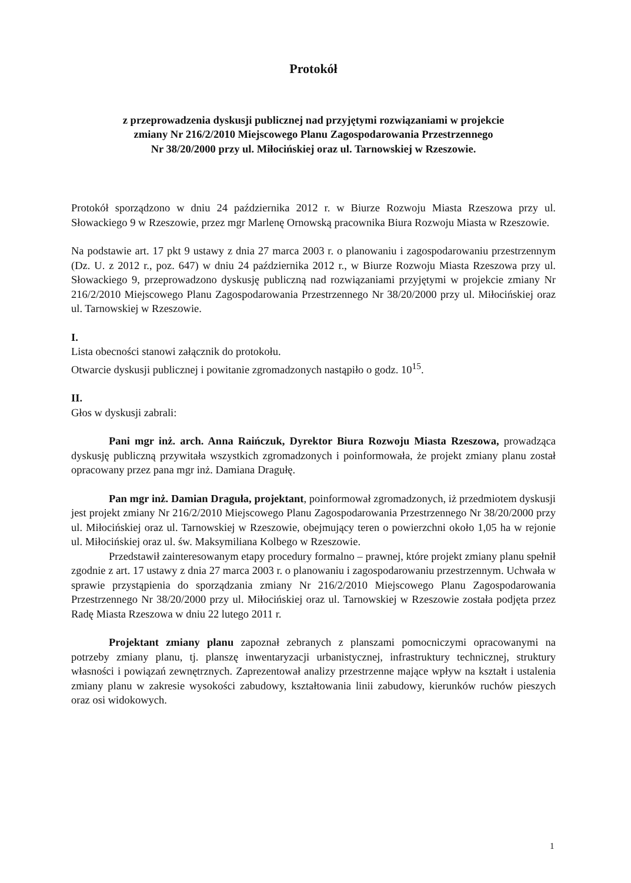Protokół
z przeprowadzenia dyskusji publicznej nad przyjętymi rozwiązaniami w projekcie
zmiany Nr 216/2/2010 Miejscowego Planu Zagospodarowania Przestrzennego
Nr 38/20/2000 przy ul. Miłocińskiej oraz ul. Tarnowskiej w Rzeszowie.
Protokół sporządzono w dniu 24 października 2012 r. w Biurze Rozwoju Miasta Rzeszowa przy ul. Słowackiego 9 w Rzeszowie, przez mgr Marlenę Ornowską pracownika Biura Rozwoju Miasta w Rzeszowie.
Na podstawie art. 17 pkt 9 ustawy z dnia 27 marca 2003 r. o planowaniu i zagospodarowaniu przestrzennym (Dz. U. z 2012 r., poz. 647) w dniu 24 października 2012 r., w Biurze Rozwoju Miasta Rzeszowa przy ul. Słowackiego 9, przeprowadzono dyskusję publiczną nad rozwiązaniami przyjętymi w projekcie zmiany Nr 216/2/2010 Miejscowego Planu Zagospodarowania Przestrzennego Nr 38/20/2000 przy ul. Miłocińskiej oraz ul. Tarnowskiej w Rzeszowie.
I.
Lista obecności stanowi załącznik do protokołu.
Otwarcie dyskusji publicznej i powitanie zgromadzonych nastąpiło o godz. 10<sup>15</sup>.
II.
Głos w dyskusji zabrali:
Pani mgr inż. arch. Anna Raińczuk, Dyrektor Biura Rozwoju Miasta Rzeszowa, prowadząca dyskusję publiczną przywitała wszystkich zgromadzonych i poinformowała, że projekt zmiany planu został opracowany przez pana mgr inż. Damiana Dragułę.
Pan mgr inż. Damian Draguła, projektant, poinformował zgromadzonych, iż przedmiotem dyskusji jest projekt zmiany Nr 216/2/2010 Miejscowego Planu Zagospodarowania Przestrzennego Nr 38/20/2000 przy ul. Miłocińskiej oraz ul. Tarnowskiej w Rzeszowie, obejmujący teren o powierzchni około 1,05 ha w rejonie ul. Miłocińskiej oraz ul. św. Maksymiliana Kolbego w Rzeszowie.
Przedstawił zainteresowanym etapy procedury formalno – prawnej, które projekt zmiany planu spełnił zgodnie z art. 17 ustawy z dnia 27 marca 2003 r. o planowaniu i zagospodarowaniu przestrzennym. Uchwała w sprawie przystąpienia do sporządzania zmiany Nr 216/2/2010 Miejscowego Planu Zagospodarowania Przestrzennego Nr 38/20/2000 przy ul. Miłocińskiej oraz ul. Tarnowskiej w Rzeszowie została podjęta przez Radę Miasta Rzeszowa w dniu 22 lutego 2011 r.
Projektant zmiany planu zapoznał zebranych z planszami pomocniczymi opracowanymi na potrzeby zmiany planu, tj. planszę inwentaryzacji urbanistycznej, infrastruktury technicznej, struktury własności i powiązań zewnętrznych. Zaprezentował analizy przestrzenne mające wpływ na kształt i ustalenia zmiany planu w zakresie wysokości zabudowy, kształtowania linii zabudowy, kierunków ruchów pieszych oraz osi widokowych.
1